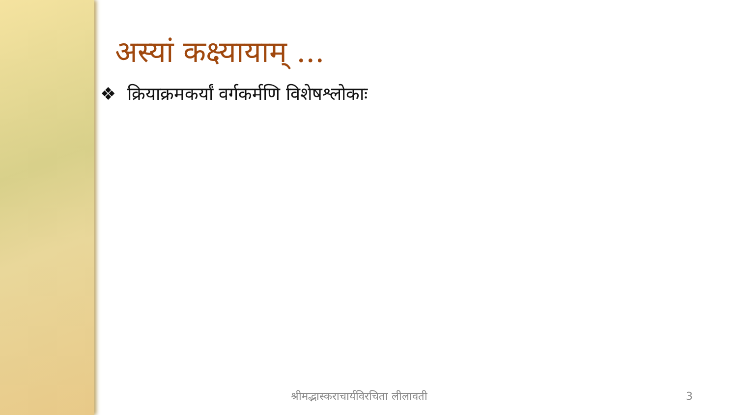अस्यां कक्ष्यायाम् ...
❖ क्रियाक्रमकर्यां वर्गकर्मणि विशेषश्लोकाः
श्रीमद्भास्कराचार्यविरचिता लीलावती 3